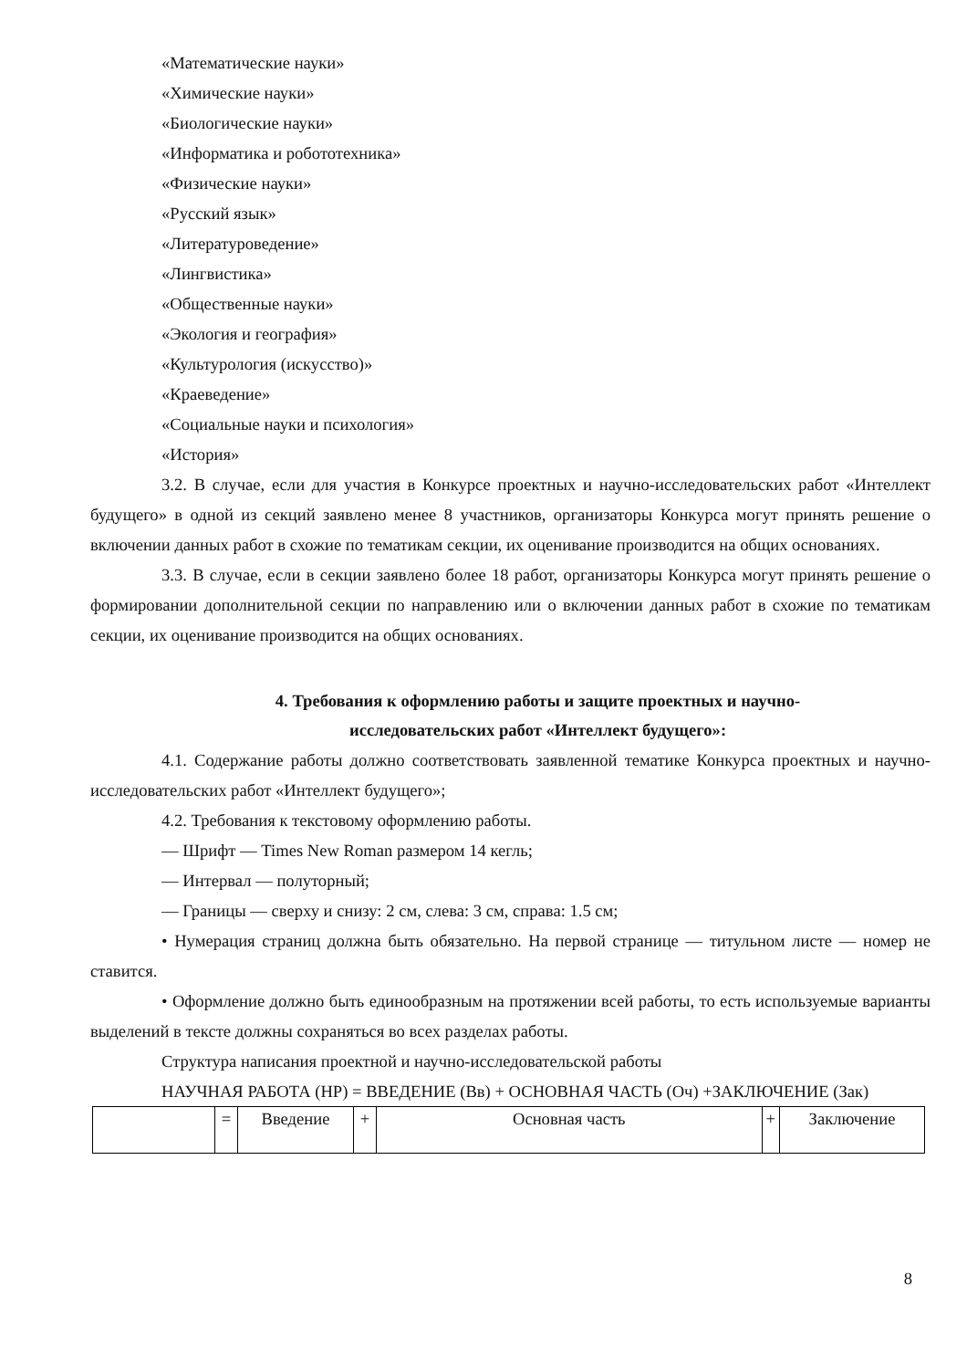«Математические науки»
«Химические науки»
«Биологические науки»
«Информатика и робототехника»
«Физические науки»
«Русский язык»
«Литературоведение»
«Лингвистика»
«Общественные науки»
«Экология и география»
«Культурология (искусство)»
«Краеведение»
«Социальные науки и психология»
«История»
3.2. В случае, если для участия в Конкурсе проектных и научно-исследовательских работ «Интеллект будущего» в одной из секций заявлено менее 8 участников, организаторы Конкурса могут принять решение о включении данных работ в схожие по тематикам секции, их оценивание производится на общих основаниях.
3.3. В случае, если в секции заявлено более 18 работ, организаторы Конкурса могут принять решение о формировании дополнительной секции по направлению или о включении данных работ в схожие по тематикам секции, их оценивание производится на общих основаниях.
4. Требования к оформлению работы и защите проектных и научно-
исследовательских работ «Интеллект будущего»:
4.1. Содержание работы должно соответствовать заявленной тематике Конкурса проектных и научно-исследовательских работ «Интеллект будущего»;
4.2. Требования к текстовому оформлению работы.
— Шрифт — Times New Roman размером 14 кегль;
— Интервал — полуторный;
— Границы — сверху и снизу: 2 см, слева: 3 см, справа: 1.5 см;
• Нумерация страниц должна быть обязательно. На первой странице — титульном листе — номер не ставится.
• Оформление должно быть единообразным на протяжении всей работы, то есть используемые варианты выделений в тексте должны сохраняться во всех разделах работы.
Структура написания проектной и научно-исследовательской работы
НАУЧНАЯ РАБОТА (НР) = ВВЕДЕНИЕ (Вв) + ОСНОВНАЯ ЧАСТЬ (Оч) +ЗАКЛЮЧЕНИЕ (Зак)
| | = | Введение | + | Основная часть | + | Заключение |
8